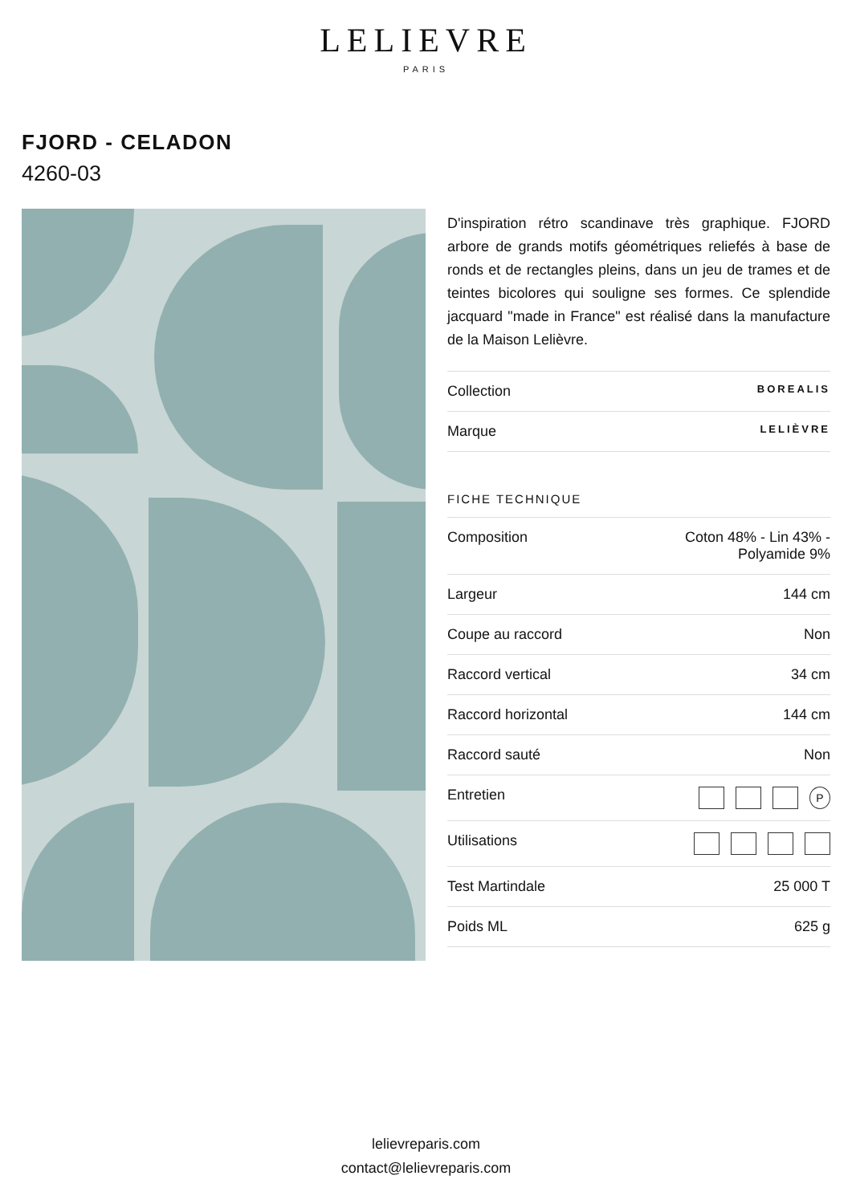LELIEVRE
PARIS
FJORD - CELADON
4260-03
D'inspiration rétro scandinave très graphique. FJORD arbore de grands motifs géométriques reliefés à base de ronds et de rectangles pleins, dans un jeu de trames et de teintes bicolores qui souligne ses formes. Ce splendide jacquard "made in France" est réalisé dans la manufacture de la Maison Lelièvre.
| Collection | BOREALIS |
| Marque | LELIÈVRE |
FICHE TECHNIQUE
| Composition | Coton 48% - Lin 43% - Polyamide 9% |
| Largeur | 144 cm |
| Coupe au raccord | Non |
| Raccord vertical | 34 cm |
| Raccord horizontal | 144 cm |
| Raccord sauté | Non |
| Entretien | P |
| Utilisations | |
| Test Martindale | 25 000 T |
| Poids ML | 625 g |
lelievreparis.com
contact@lelievreparis.com